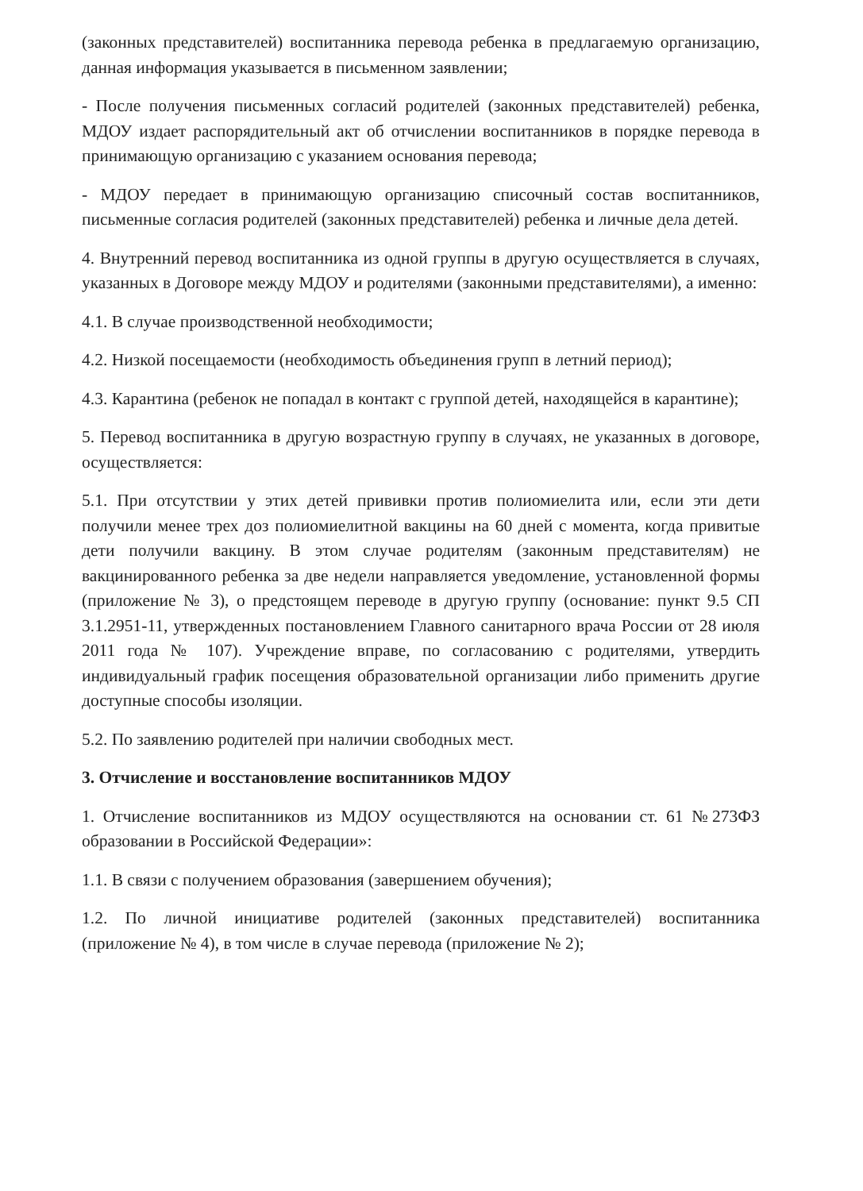(законных представителей) воспитанника перевода ребенка в предлагаемую организацию, данная информация указывается в письменном заявлении;
- После получения письменных согласий родителей (законных представителей) ребенка, МДОУ издает распорядительный акт об отчислении воспитанников в порядке перевода в принимающую организацию с указанием основания перевода;
- МДОУ передает в принимающую организацию списочный состав воспитанников, письменные согласия родителей (законных представителей) ребенка и личные дела детей.
4. Внутренний перевод воспитанника из одной группы в другую осуществляется в случаях, указанных в Договоре между МДОУ и родителями (законными представителями), а именно:
4.1. В случае производственной необходимости;
4.2. Низкой посещаемости (необходимость объединения групп в летний период);
4.3. Карантина (ребенок не попадал в контакт с группой детей, находящейся в карантине);
5. Перевод воспитанника в другую возрастную группу в случаях, не указанных в договоре, осуществляется:
5.1. При отсутствии у этих детей прививки против полиомиелита или, если эти дети получили менее трех доз полиомиелитной вакцины на 60 дней с момента, когда привитые дети получили вакцину. В этом случае родителям (законным представителям) не вакцинированного ребенка за две недели направляется уведомление, установленной формы (приложение № 3), о предстоящем переводе в другую группу (основание: пункт 9.5 СП 3.1.2951-11, утвержденных постановлением Главного санитарного врача России от 28 июля 2011 года № 107). Учреждение вправе, по согласованию с родителями, утвердить индивидуальный график посещения образовательной организации либо применить другие доступные способы изоляции.
5.2. По заявлению родителей при наличии свободных мест.
3. Отчисление и восстановление воспитанников МДОУ
1. Отчисление воспитанников из МДОУ осуществляются на основании ст. 61 №273ФЗ образовании в Российской Федерации»:
1.1. В связи с получением образования (завершением обучения);
1.2. По личной инициативе родителей (законных представителей) воспитанника (приложение № 4), в том числе в случае перевода (приложение № 2);